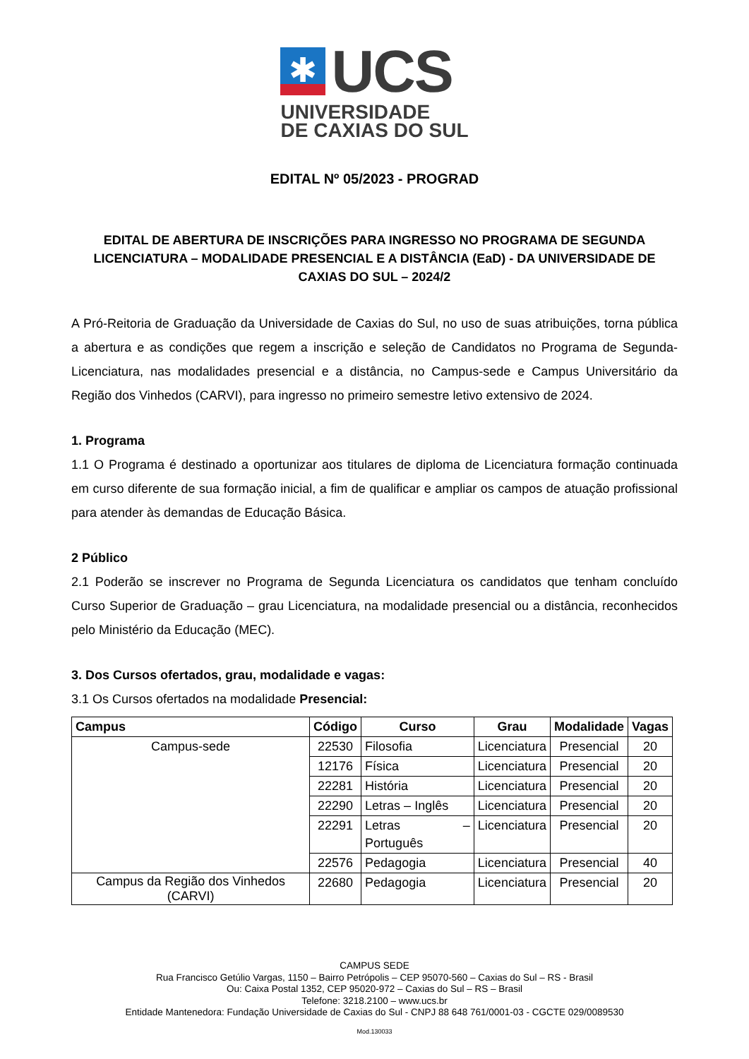✱
UCS
UNIVERSIDADE
DE CAXIAS DO SUL
EDITAL Nº 05/2023 - PROGRAD
EDITAL DE ABERTURA DE INSCRIÇÕES PARA INGRESSO NO PROGRAMA DE SEGUNDA LICENCIATURA – MODALIDADE PRESENCIAL E A DISTÂNCIA (EaD) - DA UNIVERSIDADE DE CAXIAS DO SUL – 2024/2
A Pró-Reitoria de Graduação da Universidade de Caxias do Sul, no uso de suas atribuições, torna pública a abertura e as condições que regem a inscrição e seleção de Candidatos no Programa de Segunda-Licenciatura, nas modalidades presencial e a distância, no Campus-sede e Campus Universitário da Região dos Vinhedos (CARVI), para ingresso no primeiro semestre letivo extensivo de 2024.
1. Programa
1.1 O Programa é destinado a oportunizar aos titulares de diploma de Licenciatura formação continuada em curso diferente de sua formação inicial, a fim de qualificar e ampliar os campos de atuação profissional para atender às demandas de Educação Básica.
2 Público
2.1 Poderão se inscrever no Programa de Segunda Licenciatura os candidatos que tenham concluído Curso Superior de Graduação – grau Licenciatura, na modalidade presencial ou a distância, reconhecidos pelo Ministério da Educação (MEC).
3. Dos Cursos ofertados, grau, modalidade e vagas:
3.1 Os Cursos ofertados na modalidade Presencial:
| Campus | Código | Curso | Grau | Modalidade | Vagas |
| --- | --- | --- | --- | --- | --- |
| Campus-sede | 22530 | Filosofia | Licenciatura | Presencial | 20 |
| | 12176 | Física | Licenciatura | Presencial | 20 |
| | 22281 | História | Licenciatura | Presencial | 20 |
| | 22290 | Letras – Inglês | Licenciatura | Presencial | 20 |
| | 22291 | Letras – Português | Licenciatura | Presencial | 20 |
| | 22576 | Pedagogia | Licenciatura | Presencial | 40 |
| Campus da Região dos Vinhedos (CARVI) | 22680 | Pedagogia | Licenciatura | Presencial | 20 |
CAMPUS SEDE
Rua Francisco Getúlio Vargas, 1150 – Bairro Petrópolis – CEP 95070-560 – Caxias do Sul – RS - Brasil
Ou: Caixa Postal 1352, CEP 95020-972 – Caxias do Sul – RS – Brasil
Telefone: 3218.2100 – www.ucs.br
Entidade Mantenedora: Fundação Universidade de Caxias do Sul - CNPJ 88 648 761/0001-03 - CGCTE 029/0089530
Mod.130033